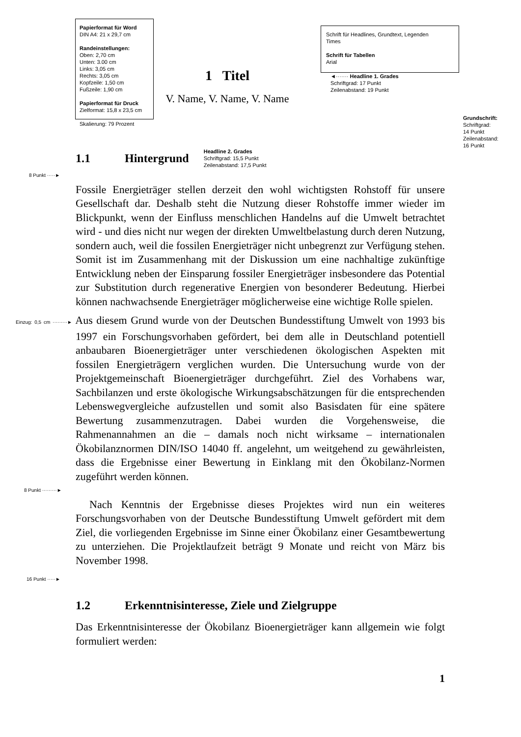Papierformat für Word
DIN A4: 21 x 29,7 cm
Randeinstellungen:
Oben: 2,70 cm
Unten: 3.00 cm
Links: 3,05 cm
Rechts: 3,05 cm
Kopfzeile: 1,50 cm
Fußzeile: 1,90 cm
Papierformat für Druck
Zielformat: 15,8 x 23,5 cm
Skalierung: 79 Prozent
1 Titel
V. Name, V. Name, V. Name
Schrift für Headlines, Grundtext, Legenden
Times
Schrift für Tabellen
Arial
◄······· Headline 1. Grades
Schriftgrad: 17 Punkt
Zeilenabstand: 19 Punkt
Grundschrift:
Schriftgrad:
14 Punkt
Zeilenabstand:
16 Punkt
1.1 Hintergrund
Headline 2. Grades
Schriftgrad: 15,5 Punkt
Zeilenabstand: 17,5 Punkt
8 Punkt ·····►
Fossile Energieträger stellen derzeit den wohl wichtigsten Rohstoff für unsere Gesellschaft dar. Deshalb steht die Nutzung dieser Rohstoffe immer wieder im Blickpunkt, wenn der Einfluss menschlichen Handelns auf die Umwelt betrachtet wird - und dies nicht nur wegen der direkten Umweltbelastung durch deren Nutzung, sondern auch, weil die fossilen Energieträger nicht unbegrenzt zur Verfügung stehen. Somit ist im Zusammenhang mit der Diskussion um eine nachhaltige zukünftige Entwicklung neben der Einsparung fossiler Energieträger insbesondere das Potential zur Substitution durch regenerative Energien von besonderer Bedeutung. Hierbei können nachwachsende Energieträger möglicherweise eine wichtige Rolle spielen.
Einzug: 0,5 cm ·········► Aus diesem Grund wurde von der Deutschen Bundesstiftung Umwelt von 1993 bis 1997 ein Forschungsvorhaben gefördert, bei dem alle in Deutschland potentiell anbaubaren Bioenergieträger unter verschiedenen ökologischen Aspekten mit fossilen Energieträgern verglichen wurden. Die Untersuchung wurde von der Projektgemeinschaft Bioenergieträger durchgeführt. Ziel des Vorhabens war, Sachbilanzen und erste ökologische Wirkungsabschätzungen für die entsprechenden Lebenswegvergleiche aufzustellen und somit also Basisdaten für eine spätere Bewertung zusammenzutragen. Dabei wurden die Vorgehensweise, die Rahmenannahmen an die – damals noch nicht wirksame – internationalen Ökobilanznormen DIN/ISO 14040 ff. angelehnt, um weitgehend zu gewährleisten, dass die Ergebnisse einer Bewertung in Einklang mit den Ökobilanz-Normen zugeführt werden können.
8 Punkt ·········►
Nach Kenntnis der Ergebnisse dieses Projektes wird nun ein weiteres Forschungsvorhaben von der Deutsche Bundesstiftung Umwelt gefördert mit dem Ziel, die vorliegenden Ergebnisse im Sinne einer Ökobilanz einer Gesamtbewertung zu unterziehen. Die Projektlaufzeit beträgt 9 Monate und reicht von März bis November 1998.
16 Punkt ·····►
1.2 Erkenntnisinteresse, Ziele und Zielgruppe
Das Erkenntnisinteresse der Ökobilanz Bioenergieträger kann allgemein wie folgt formuliert werden:
1